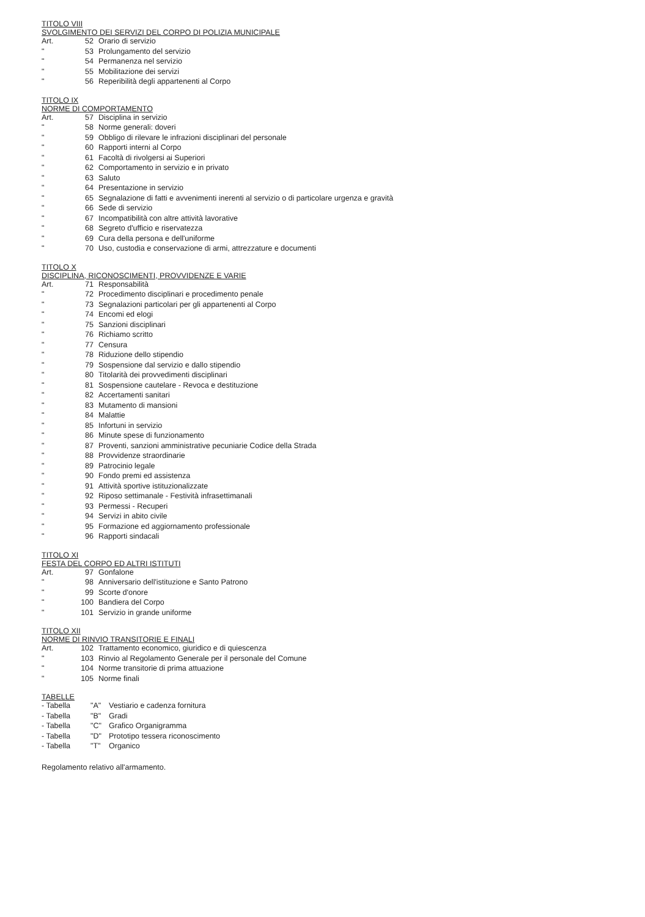TITOLO VIII
SVOLGIMENTO DEI SERVIZI DEL CORPO DI POLIZIA MUNICIPALE
| Art. | 52 | Orario di servizio |
| " | 53 | Prolungamento del servizio |
| " | 54 | Permanenza nel servizio |
| " | 55 | Mobilitazione dei servizi |
| " | 56 | Reperibilità degli appartenenti al Corpo |
TITOLO IX
NORME DI COMPORTAMENTO
| Art. | 57 | Disciplina in servizio |
| " | 58 | Norme generali: doveri |
| " | 59 | Obbligo di rilevare le infrazioni disciplinari del personale |
| " | 60 | Rapporti interni al Corpo |
| " | 61 | Facoltà di rivolgersi ai Superiori |
| " | 62 | Comportamento in servizio e in privato |
| " | 63 | Saluto |
| " | 64 | Presentazione in servizio |
| " | 65 | Segnalazione di fatti e avvenimenti inerenti al servizio o di particolare urgenza e gravità |
| " | 66 | Sede di servizio |
| " | 67 | Incompatibilità con altre attività lavorative |
| " | 68 | Segreto d'ufficio e riservatezza |
| " | 69 | Cura della persona e dell'uniforme |
| " | 70 | Uso, custodia e conservazione di armi, attrezzature e documenti |
TITOLO X
DISCIPLINA, RICONOSCIMENTI, PROVVIDENZE E VARIE
| Art. | 71 | Responsabilità |
| " | 72 | Procedimento disciplinari e procedimento penale |
| " | 73 | Segnalazioni particolari per gli appartenenti al Corpo |
| " | 74 | Encomi ed elogi |
| " | 75 | Sanzioni disciplinari |
| " | 76 | Richiamo scritto |
| " | 77 | Censura |
| " | 78 | Riduzione dello stipendio |
| " | 79 | Sospensione dal servizio e dallo stipendio |
| " | 80 | Titolarità dei provvedimenti disciplinari |
| " | 81 | Sospensione cautelare - Revoca e destituzione |
| " | 82 | Accertamenti sanitari |
| " | 83 | Mutamento di mansioni |
| " | 84 | Malattie |
| " | 85 | Infortuni in servizio |
| " | 86 | Minute spese di funzionamento |
| " | 87 | Proventi, sanzioni amministrative pecuniarie Codice della Strada |
| " | 88 | Provvidenze straordinarie |
| " | 89 | Patrocinio legale |
| " | 90 | Fondo premi ed assistenza |
| " | 91 | Attività sportive istituzionalizzate |
| " | 92 | Riposo settimanale - Festività infrasettimanali |
| " | 93 | Permessi - Recuperi |
| " | 94 | Servizi in abito civile |
| " | 95 | Formazione ed aggiornamento professionale |
| " | 96 | Rapporti sindacali |
TITOLO XI
FESTA DEL CORPO ED ALTRI ISTITUTI
| Art. | 97 | Gonfalone |
| " | 98 | Anniversario dell'istituzione e Santo Patrono |
| " | 99 | Scorte d'onore |
| " | 100 | Bandiera del Corpo |
| " | 101 | Servizio in grande uniforme |
TITOLO XII
NORME DI RINVIO TRANSITORIE E FINALI
| Art. | 102 | Trattamento economico, giuridico e di quiescenza |
| " | 103 | Rinvio al Regolamento Generale per il personale del Comune |
| " | 104 | Norme transitorie di prima attuazione |
| " | 105 | Norme finali |
TABELLE
| - Tabella | "A" | Vestiario e cadenza fornitura |
| - Tabella | "B" | Gradi |
| - Tabella | "C" | Grafico Organigramma |
| - Tabella | "D" | Prototipo tessera riconoscimento |
| - Tabella | "T" | Organico |
Regolamento relativo all'armamento.